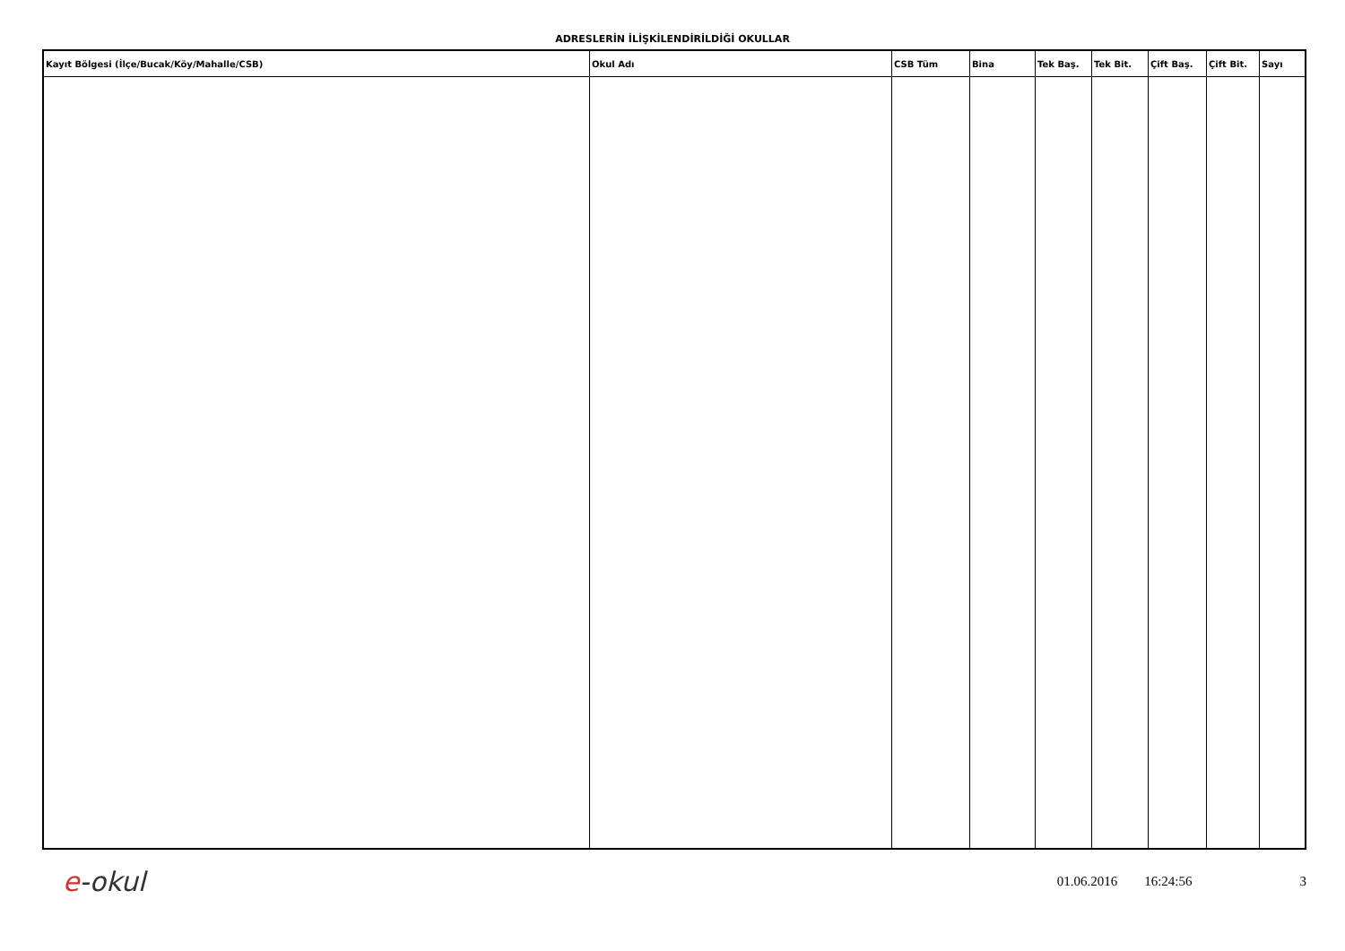ADRESLERİN İLİŞKİLENDİRİLDİĞİ OKULLAR
| Kayıt Bölgesi (İlçe/Bucak/Köy/Mahalle/CSB) | Okul Adı | CSB Tüm | Bina | Tek Baş. | Tek Bit. | Çift Baş. | Çift Bit. | Sayı |
| --- | --- | --- | --- | --- | --- | --- | --- | --- |
e -okul
01.06.2016 16:24:56 3